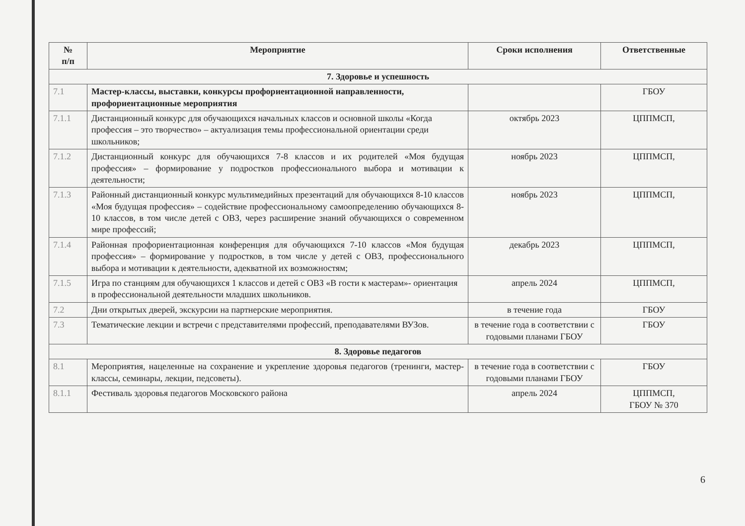| № п/п | Мероприятие | Сроки исполнения | Ответственные |
| --- | --- | --- | --- |
| 7. Здоровье и успешность | | | |
| 7.1 | Мастер-классы, выставки, конкурсы профориентационной направленности, профориентационные мероприятия | | ГБОУ |
| 7.1.1 | Дистанционный конкурс для обучающихся начальных классов и основной школы «Когда профессия – это творчество» – актуализация темы профессиональной ориентации среди школьников; | октябрь 2023 | ЦППМСП, |
| 7.1.2 | Дистанционный конкурс для обучающихся 7-8 классов и их родителей «Моя будущая профессия» – формирование у подростков профессионального выбора и мотивации к деятельности; | ноябрь 2023 | ЦППМСП, |
| 7.1.3 | Районный дистанционный конкурс мультимедийных презентаций для обучающихся 8-10 классов «Моя будущая профессия» – содействие профессиональному самоопределению обучающихся 8-10 классов, в том числе детей с ОВЗ, через расширение знаний обучающихся о современном мире профессий; | ноябрь 2023 | ЦППМСП, |
| 7.1.4 | Районная профориентационная конференция для обучающихся 7-10 классов «Моя будущая профессия» – формирование у подростков, в том числе у детей с ОВЗ, профессионального выбора и мотивации к деятельности, адекватной их возможностям; | декабрь 2023 | ЦППМСП, |
| 7.1.5 | Игра по станциям для обучающихся 1 классов и детей с ОВЗ «В гости к мастерам»- ориентация в профессиональной деятельности младших школьников. | апрель 2024 | ЦППМСП, |
| 7.2 | Дни открытых дверей, экскурсии на партнерские мероприятия. | в течение года | ГБОУ |
| 7.3 | Тематические лекции и встречи с представителями профессий, преподавателями ВУЗов. | в течение года в соответствии с годовыми планами ГБОУ | ГБОУ |
| 8. Здоровье педагогов | | | |
| 8.1 | Мероприятия, нацеленные на сохранение и укрепление здоровья педагогов (тренинги, мастер-классы, семинары, лекции, педсоветы). | в течение года в соответствии с годовыми планами ГБОУ | ГБОУ |
| 8.1.1 | Фестиваль здоровья педагогов Московского района | апрель 2024 | ЦППМСП, ГБОУ № 370 |
6